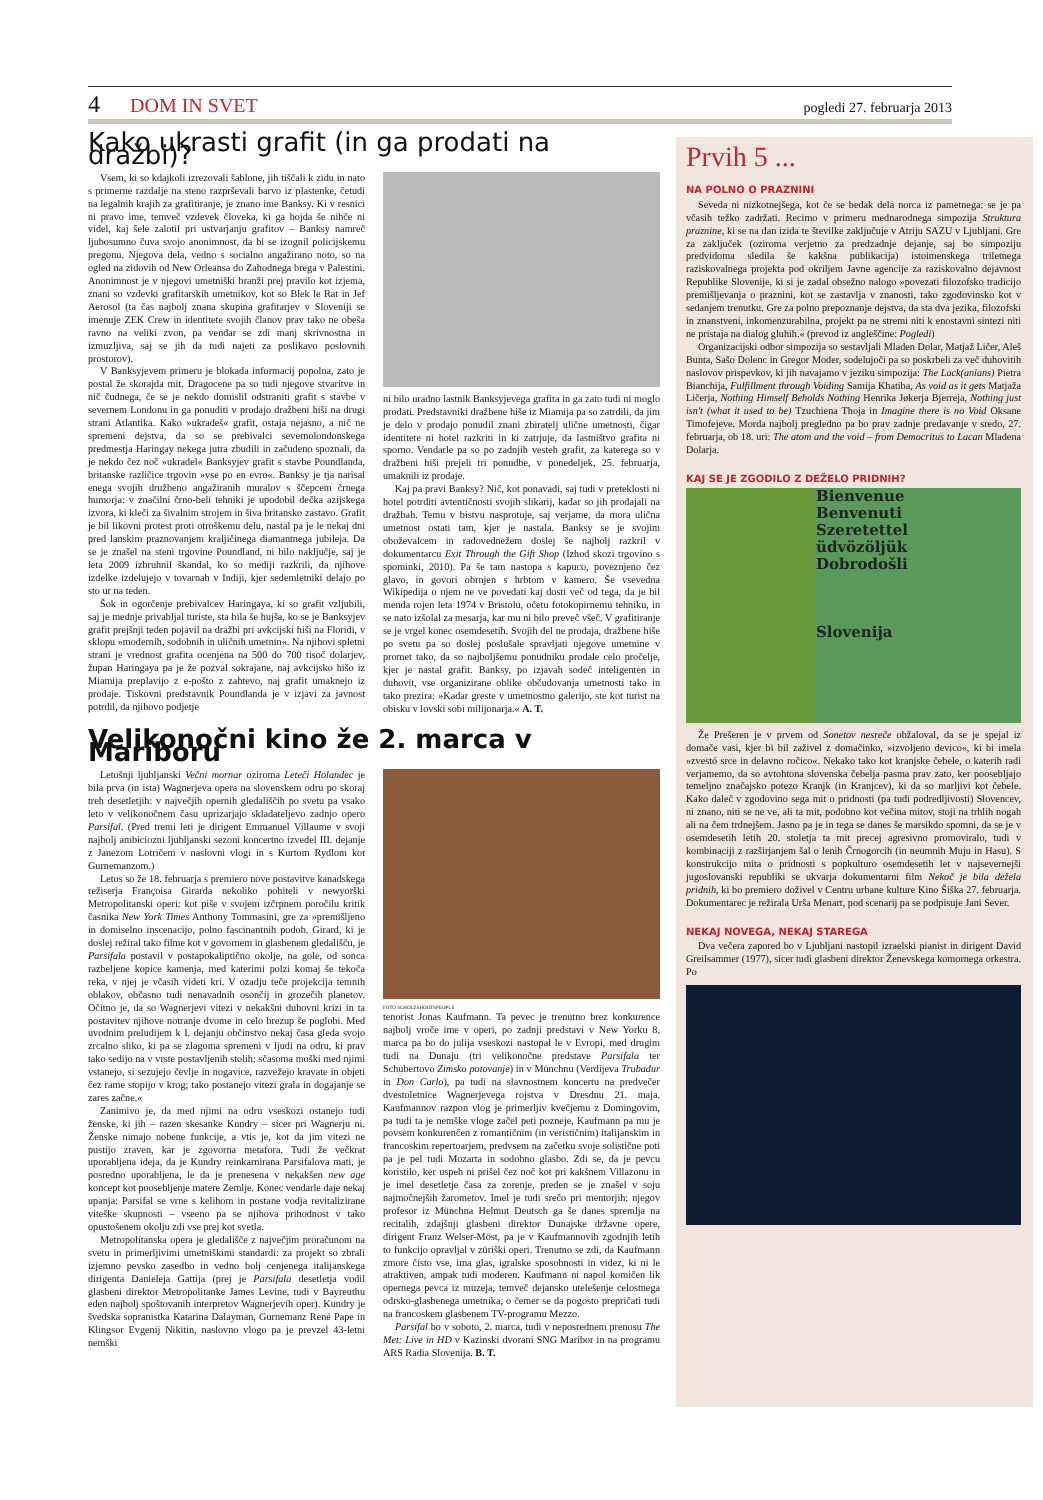4 DOM IN SVET
pogledi 27. februarja 2013
Kako ukrasti grafit (in ga prodati na dražbi)?
Vsem, ki so kdajkoli izrezovali šablone, jih tiščali k zidu in nato s primerne razdalje na steno razprševali barvo iz plastenke, četudi na legalnih krajih za grafitiranje, je znano ime Banksy. Ki v resnici ni pravo ime, temveč vzdevek človeka, ki ga bojda še nihče ni videl, kaj šele zalotil pri ustvarjanju grafitov – Banksy namreč ljubosumno čuva svojo anonimnost, da bi se izognil policijskemu pregonu. Njegova dela, vedno s socialno angažirano noto, so na ogled na zidovih od New Orleansa do Zahodnega brega v Palestini. Anonimnost je v njegovi umetniški branži prej pravilo kot izjema, znani so vzdevki grafitarskih umetnikov, kot so Blek le Rat in Jef Aerosol (ta čas najbolj znana skupina grafitarjev v Sloveniji se imenuje ZEK Crew in identitete svojih članov prav tako ne obeša ravno na veliki zvon, pa vendar se zdi manj skrivnostna in izmuzljiva, saj se jih da tudi najeti za poslikavo poslovnih prostorov).
V Banksyjevem primeru je blokada informacij popolna, zato je postal že skorajda mit. Dragocene pa so tudi njegove stvaritve in nič čudnega, če se je nekdo domislil odstraniti grafit s stavbe v severnem Londonu in ga ponuditi v prodajo dražbeni hiši na drugi strani Atlantika. Kako »ukradeš« grafit, ostaja nejasno, a nič ne spremeni dejstva, da so se prebivalci severnolondonskega predmestja Haringay nekega jutra zbudili in začudeno spoznali, da je nekdo čez noč »ukradel« Banksyjev grafit s stavbe Poundlanda, britanske različice trgovin »vse po en evro«. Banksy je tja narisal enega svojih družbeno angažiranih muralov s ščepcem črnega humorja: v značilni črno-beli tehniki je upodobil dečka azijskega izvora, ki kleči za šivalnim strojem in šiva britansko zastavo. Grafit je bil likovni protest proti otroškemu delu, nastal pa je le nekaj dni pred lanskim praznovanjem kraljičinega diamantnega jubileja. Da se je znašel na steni trgovine Poundland, ni bilo naključje, saj je leta 2009 izbruhnil škandal, ko so mediji razkrili, da njihove izdelke izdelujejo v tovarnah v Indiji, kjer sedemletniki delajo po sto ur na teden.
Šok in ogorčenje prebivalcev Haringaya, ki so grafit vzljubili, saj je mednje privabljal turiste, sta bila še hujša, ko se je Banksyjev grafit prejšnji teden pojavil na dražbi pri avkcijski hiši na Floridi, v sklopu »modernih, sodobnih in uličnih umetnin«. Na njihovi spletni strani je vrednost grafita ocenjena na 500 do 700 tisoč dolarjev, župan Haringaya pa je že pozval sokrajane, naj avkcijsko hišo iz Miamija preplavijo z e-pošto z zahtevo, naj grafit umaknejo iz prodaje. Tiskovni predstavnik Poundlanda je v izjavi za javnost potrdil, da njihovo podjetje
ni bilo uradno lastnik Banksyjevega grafita in ga zato tudi ni moglo prodati. Predstavniki dražbene hiše iz Miamija pa so zatrdili, da jim je delo v prodajo ponudil znani zbiratelj ulične umetnosti, čigar identitete ni hotel razkriti in ki zatrjuje, da lastništvo grafita ni sporno. Vendarle pa so po zadnjih vesteh grafit, za katerega so v dražbeni hiši prejeli tri ponudbe, v ponedeljek, 25. februarja, umaknili iz prodaje.
Kaj pa pravi Banksy? Nič, kot ponavadi, saj tudi v preteklosti ni hotel potrditi avtentičnosti svojih slikarij, kadar so jih prodajali na dražbah. Temu v bistvu nasprotuje, saj verjame, da mora ulična umetnost ostati tam, kjer je nastala. Banksy se je svojim oboževalcem in radovednežem doslej še najbolj razkril v dokumentarcu Exit Through the Gift Shop (Izhod skozi trgovino s spominki, 2010). Pa še tam nastopa s kapuco, poveznjeno čez glavo, in govori obrnjen s hrbtom v kamero. Še vsevedna Wikipedija o njem ne ve povedati kaj dosti več od tega, da je bil menda rojen leta 1974 v Bristolu, očetu fotokopirnemu tehniku, in se nato izšolal za mesarja, kar mu ni bilo preveč všeč. V grafitiranje se je vrgel konec osemdesetih. Svojih del ne prodaja, dražbene hiše po svetu pa so doslej poslušale spravljati njegove umetnine v promet tako, da so najboljšemu ponudniku prodale celo pročelje, kjer je nastal grafit. Banksy, po izjavah sodeč inteligenten in duhovit, vse organizirane oblike občudovanja umetnosti tako in tako prezira: »Kadar greste v umetnostno galerijo, ste kot turist na obisku v lovski sobi milijonarja.« A. T.
Velikonočni kino že 2. marca v Mariboru
Letošnji ljubljanski Večni mornar oziroma Leteči Holandec je bila prva (in ista) Wagnerjeva opera na slovenskem odru po skoraj treh desetletjih: v največjih opernih gledališčih po svetu pa vsako leto v velikonočnem času uprizarjajo skladateljevo zadnjo opero Parsifal. (Pred tremi leti je dirigent Emmanuel Villaume v svoji najbolj ambiciozni ljubljanski sezoni koncertno izvedel III. dejanje z Janezom Lotričem v naslovni vlogi in s Kurtom Rydlom kot Gurnemanzom.)
Letos so že 18. februarja s premiero nove postavitve kanadskega režiserja Françoisa Girarda nekoliko pohiteli v newyorški Metropolitanski operi: kot piše v svojem izčrpnem poročilu kritik časnika New York Times Anthony Tommasini, gre za »premišljeno in domiselno inscenacijo, polno fascinantnih podob. Girard, ki je doslej režiral tako filme kot v govornem in glasbenem gledališču, je Parsifala postavil v postapokaliptično okolje, na gole, od sonca razbeljene kopice kamenja, med katerimi polzi komaj še tekoča reka, v njej je včasih videti kri. V ozadju teče projekcija temnih oblakov, občasno tudi nenavadnih osončij in grozečih planetov. Očitno je, da so Wagnerjevi vitezi v nekakšni duhovni krizi in ta postavitev njihove notranje dvome in celo brezup še poglobi. Med uvodnim preludijem k I. dejanju občinstvo nekaj časa gleda svojo zrcalno sliko, ki pa se zlagoma spremeni v ljudi na odru, ki prav tako sedijo na v vrste postavljenih stolih: sčasoma moški med njimi vstanejo, si sezujejo čevlje in nogavice, razvežejo kravate in objeti čez rame stopijo v krog; tako postanejo vitezi grala in dogajanje se zares začne.«
Zanimivo je, da med njimi na odru vseskozi ostanejo tudi ženske, ki jih – razen skesanke Kundry – sicer pri Wagnerju ni. Ženske nimajo nobene funkcije, a vtis je, kot da jim vitezi ne pustijo zraven, kar je zgovorna metafora. Tudi že večkrat uporabljena ideja, da je Kundry reinkarnirana Parsifalova mati, je posredno uporabljena, le da je prenesena v nekakšen new age koncept kot poosebljenje matere Zemlje. Konec vendarle daje nekaj upanja: Parsifal se vrne s kelihom in postane vodja revitalizirane viteške skupnosti – vseeno pa se njihova prihodnost v tako opustošenem okolju zdi vse prej kot svetla.
Metropolitanska opera je gledališče z največjim proračunom na svetu in primerljivimi umetniškimi standardi: za projekt so zbrali izjemno pevsko zasedbo in vedno bolj cenjenega italijanskega dirigenta Danieleja Gattija (prej je Parsifala desetletja vodil glasbeni direktor Metropolitanke James Levine, tudi v Bayreuthu eden najbolj spoštovanih interpretov Wagnerjevih oper). Kundry je švedska sopranistka Katarina Dalayman, Gurnemanz René Pape in Klingsor Evgenij Nikitin, naslovno vlogo pa je prevzel 43-letni nemški
FOTO SCHOLZSHOOTSPEOPLE
tenorist Jonas Kaufmann. Ta pevec je trenutno brez konkurence najbolj vroče ime v operi, po zadnji predstavi v New Yorku 8. marca pa bo do julija vseskozi nastopal le v Evropi, med drugim tudi na Dunaju (tri velikonočne predstave Parsifala ter Schubertovo Zimsko potovanje) in v Münchnu (Verdijeva Trubadur in Don Carlo), pa tudi na slavnostnem koncertu na predvečer dvestoletnice Wagnerjevega rojstva v Dresdnu 21. maja. Kaufmannov razpon vlog je primerljiv kvečjemu z Domingovim, pa tudi ta je nemške vloge začel peti pozneje, Kaufmann pa mu je povsem konkurenčen z romantičnim (in verističnim) italijanskim in francoskim repertoarjem, predvsem na začetku svoje solistične poti pa je pel tudi Mozarta in sodobno glasbo. Zdi se, da je pevcu koristilo, ker uspeh ni prišel čez noč kot pri kakšnem Villazonu in je imel desetletje časa za zorenje, preden se je znašel v soju najmočnejših žarometov. Imel je tudi srečo pri mentorjih: njegov profesor iz Münchna Helmut Deutsch ga še danes spremlja na recitalih, zdajšnji glasbeni direktor Dunajske državne opere, dirigent Franz Welser-Möst, pa je v Kaufmannovih zgodnjih letih to funkcijo opravljal v züriški operi. Trenutno se zdi, da Kaufmann zmore čisto vse, ima glas, igralske sposobnosti in videz, ki ni le atraktiven, ampak tudi moderen. Kaufmann ni napol komičen lik opernega pevca iz muzeja, temveč dejansko utelešenje celostnega odrsko-glasbenega umetnika, o čemer se da pogosto prepričati tudi na francoskem glasbenem TV-programu Mezzo.
Parsifal bo v soboto, 2. marca, tudi v neposrednem prenosu The Met: Live in HD v Kazinski dvorani SNG Maribor in na programu ARS Radia Slovenija. B. T.
Prvih 5 ...
NA POLNO O PRAZNINI
Seveda ni nizkotnejšega, kot če se bedak dela norca iz pametnega: se je pa včasih težko zadržati. Recimo v primeru mednarodnega simpozija Struktura praznine, ki se na dan izida te številke zaključuje v Atriju SAZU v Ljubljani. Gre za zaključek (oziroma verjetno za predzadnje dejanje, saj bo simpoziju predvidoma sledila še kakšna publikacija) istoimenskega triletnega raziskovalnega projekta pod okriljem Javne agencije za raziskovalno dejavnost Republike Slovenije, ki si je zadal obsežno nalogo »povezati filozofsko tradicijo premišljevanja o praznini, kot se zastavlja v znanosti, tako zgodovinsko kot v sedanjem trenutku. Gre za polno prepoznanje dejstva, da sta dva jezika, filozofski in znanstveni, inkomenzurabilna, projekt pa ne stremi niti k enostavni sintezi niti ne pristaja na dialog gluhih.« (prevod iz angleščine: Pogledi)
Organizacijski odbor simpozija so sestavljali Mladen Dolar, Matjaž Ličer, Aleš Bunta, Sašo Dolenc in Gregor Moder, sodelujoči pa so poskrbeli za več duhovitih naslovov prispevkov, ki jih navajamo v jeziku simpozija: The Lack(anians) Pietra Bianchija, Fulfillment through Voiding Samija Khatiba, As void as it gets Matjaža Ličerja, Nothing Himself Beholds Nothing Henrika Jøkerja Bjerreja, Nothing just isn't (what it used to be) Tzuchiena Thoja in Imagine there is no Void Oksane Timofejeve. Morda najbolj pregledno pa bo prav zadnje predavanje v sredo, 27. februarja, ob 18. uri: The atom and the void – from Democritus to Lacan Mladena Dolarja.
KAJ SE JE ZGODILO Z DEŽELO PRIDNIH?
Bienvenue
Benvenuti
Szeretettel
üdvözöljük
Dobrodošli
Slovenija
Že Prešeren je v prvem od Sonetov nesreče obžaloval, da se je spejal iz domače vasi, kjer bi bil zaživel z domačinko, »izvoljeno devico«, ki bi imela »zvestó srce in delavno ročico«. Nekako tako kot kranjske čebele, o katerih radi verjamemo, da so avtohtona slovenska čebelja pasma prav zato, ker poosebljajo temeljno značajsko potezo Kranjk (in Kranjcev), ki da so marljivi kot čebele. Kako daleč v zgodovino sega mit o pridnosti (pa tudi podredljivosti) Slovencev, ni znano, niti se ne ve, ali ta mit, podobno kot večina mitov, stoji na trhlih nogah ali na čem trdnejšem. Jasno pa je in tega se danes še marsikdo spomni, da se je v osemdesetih letih 20. stoletja ta mit precej agresivno promoviralo, tudi v kombinaciji z razširjanjem šal o lenih Črnogorcih (in neumnih Muju in Hasu). S konstrukcijo mita o pridnosti s popkulturo osemdesetih let v najseverne­jši jugoslovanski republiki se ukvarja dokumentarni film Nekoč je bila dežela pridnih, ki bo premiero doživel v Centru urbane kulture Kino Šiška 27. februarja. Dokumentarec je režirala Urša Menart, pod scenarij pa se podpisuje Jani Sever.
NEKAJ NOVEGA, NEKAJ STAREGA
Dva večera zapored bo v Ljubljani nastopil izraelski pianist in dirigent David Greilsammer (1977), sicer tudi glasbeni direktor Ženevskega komornega orkestra. Po